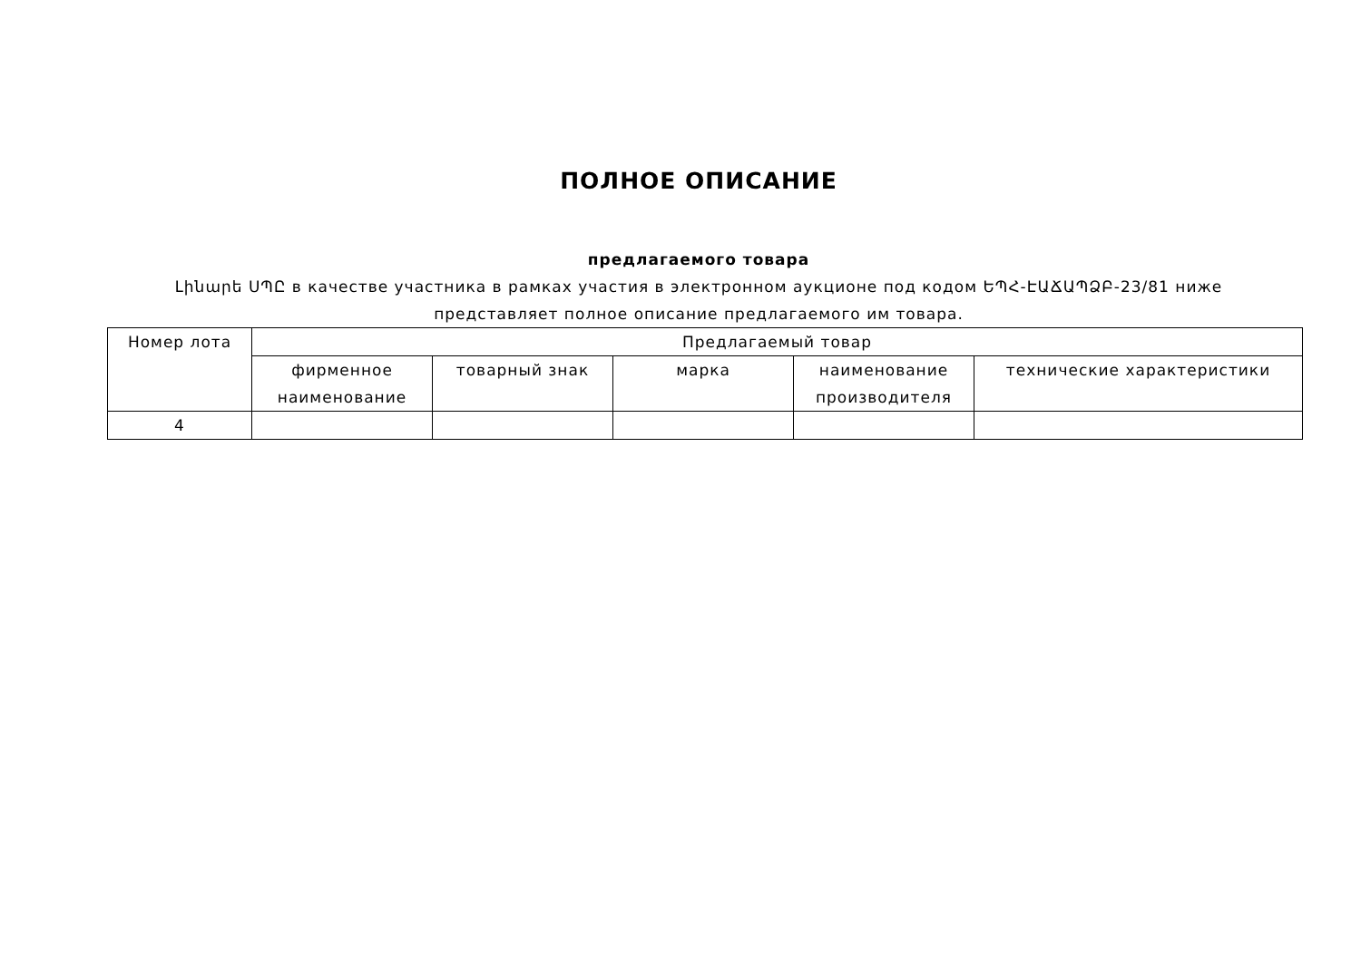ПОЛНОЕ ОПИСАНИЕ
предлагаемого товара
Լինարե ՍՊԸ в качестве участника в рамках участия в электронном аукционе под кодом ԵՊՀ-ԷԱՃԱՊՁԲ-23/81 ниже представляет полное описание предлагаемого им товара.
| Номер лота | Предлагаемый товар | | | | |
| | фирменное наименование | товарный знак | марка | наименование производителя | технические характеристики |
| 4 | | | | | |